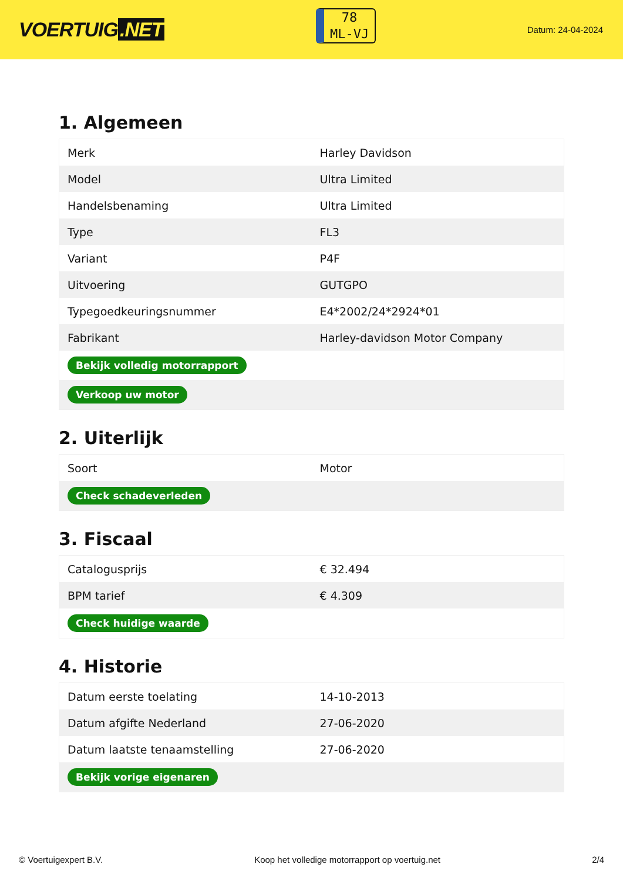VOERTUIG.NET
78
ML-VJ
Datum: 24-04-2024
1. Algemeen
| Merk | Harley Davidson |
| Model | Ultra Limited |
| Handelsbenaming | Ultra Limited |
| Type | FL3 |
| Variant | P4F |
| Uitvoering | GUTGPO |
| Typegoedkeuringsnummer | E4*2002/24*2924*01 |
| Fabrikant | Harley-davidson Motor Company |
| Bekijk volledig motorrapport | |
| Verkoop uw motor | |
2. Uiterlijk
| Soort | Motor |
| Check schadeverleden | |
3. Fiscaal
| Catalogusprijs | € 32.494 |
| BPM tarief | € 4.309 |
| Check huidige waarde | |
4. Historie
| Datum eerste toelating | 14-10-2013 |
| Datum afgifte Nederland | 27-06-2020 |
| Datum laatste tenaamstelling | 27-06-2020 |
| Bekijk vorige eigenaren | |
© Voertuigexpert B.V. Koop het volledige motorrapport op voertuig.net 2/4